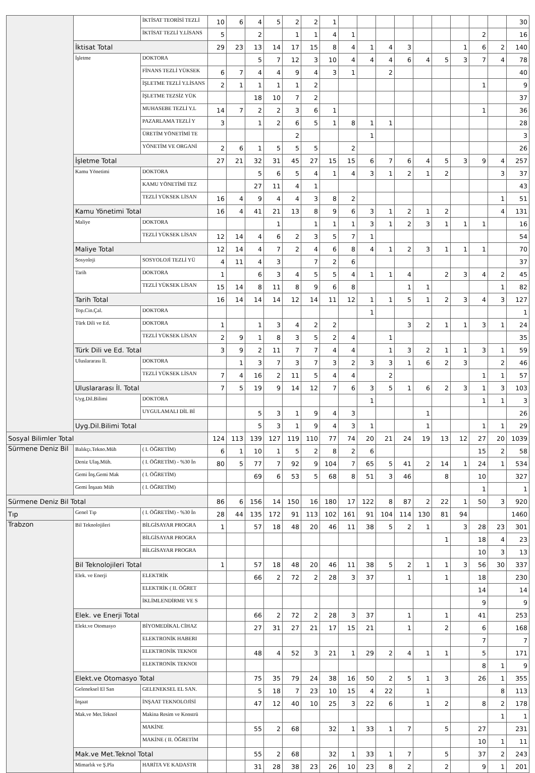| | | İKTİSAT TEORİSİ TEZLİ | 10 | 6 | 4 | 5 | 2 | 2 | 1 | | | | | | | | | | 30 |
| | | İKTİSAT TEZLİ Y.LİSANS | 5 | | 2 | | 1 | 1 | 4 | 1 | | | | | | | 2 | | 16 |
| | İktisat Total | | 29 | 23 | 13 | 14 | 17 | 15 | 8 | 4 | 1 | 4 | 3 | | | 1 | 6 | 2 | 140 |
| | İşletme | DOKTORA | | | 5 | 7 | 12 | 3 | 10 | 4 | 4 | 4 | 6 | 4 | 5 | 3 | 7 | 4 | 78 |
| | | FİNANS TEZLİ YÜKSEK | 6 | 7 | 4 | 4 | 9 | 4 | 3 | 1 | | 2 | | | | | | | 40 |
| | | İŞLETME TEZLİ Y.LİSANS | 2 | 1 | 1 | 1 | 1 | 2 | | | | | | | | | 1 | | 9 |
| | | İŞLETME TEZSİZ YÜK | | | 18 | 10 | 7 | 2 | | | | | | | | | | | 37 |
| | | MUHASEBE TEZLİ Y.L | 14 | 7 | 2 | 2 | 3 | 6 | 1 | | | | | | | | 1 | | 36 |
| | | PAZARLAMA TEZLİ Y | 3 | | 1 | 2 | 6 | 5 | 1 | 8 | 1 | 1 | | | | | | | 28 |
| | | ÜRETİM YÖNETİMİ TE | | | | | 2 | | | | 1 | | | | | | | | 3 |
| | | YÖNETİM VE ORGANİ | 2 | 6 | 1 | 5 | 5 | 5 | | 2 | | | | | | | | | 26 |
| | İşletme Total | | 27 | 21 | 32 | 31 | 45 | 27 | 15 | 15 | 6 | 7 | 6 | 4 | 5 | 3 | 9 | 4 | 257 |
| | Kamu Yönetimi | DOKTORA | | | 5 | 6 | 5 | 4 | 1 | 4 | 3 | 1 | 2 | 1 | 2 | | | 3 | 37 |
| | | KAMU YÖNETİMİ TEZ | | | 27 | 11 | 4 | 1 | | | | | | | | | | | 43 |
| | | TEZLİ YÜKSEK LİSAN | 16 | 4 | 9 | 4 | 4 | 3 | 8 | 2 | | | | | | | | 1 | 51 |
| | Kamu Yönetimi Total | | 16 | 4 | 41 | 21 | 13 | 8 | 9 | 6 | 3 | 1 | 2 | 1 | 2 | | | 4 | 131 |
| | Maliye | DOKTORA | | | | 1 | | 1 | 1 | 1 | 3 | 1 | 2 | 3 | 1 | 1 | 1 | | 16 |
| | | TEZLİ YÜKSEK LİSAN | 12 | 14 | 4 | 6 | 2 | 3 | 5 | 7 | 1 | | | | | | | | 54 |
| | Maliye Total | | 12 | 14 | 4 | 7 | 2 | 4 | 6 | 8 | 4 | 1 | 2 | 3 | 1 | 1 | 1 | | 70 |
| | Sosyoloji | SOSYOLOJİ TEZLİ YÜ | 4 | 11 | 4 | 3 | | 7 | 2 | 6 | | | | | | | | | 37 |
| | Tarih | DOKTORA | 1 | | 6 | 3 | 4 | 5 | 5 | 4 | 1 | 1 | 4 | | 2 | 3 | 4 | 2 | 45 |
| | | TEZLİ YÜKSEK LİSAN | 15 | 14 | 8 | 11 | 8 | 9 | 6 | 8 | | | 1 | 1 | | | | 1 | 82 |
| | Tarih Total | | 16 | 14 | 14 | 14 | 12 | 14 | 11 | 12 | 1 | 1 | 5 | 1 | 2 | 3 | 4 | 3 | 127 |
| | Top.Cin.Çal. | DOKTORA | | | | | | | | | 1 | | | | | | | | 1 |
| | Türk Dili ve Ed. | DOKTORA | 1 | | 1 | 3 | 4 | 2 | 2 | | | | 3 | 2 | 1 | 1 | 3 | 1 | 24 |
| | | TEZLİ YÜKSEK LİSAN | 2 | 9 | 1 | 8 | 3 | 5 | 2 | 4 | | 1 | | | | | | | 35 |
| | Türk Dili ve Ed. Total | | 3 | 9 | 2 | 11 | 7 | 7 | 4 | 4 | | 1 | 3 | 2 | 1 | 1 | 3 | 1 | 59 |
| | Uluslararası İl. | DOKTORA | | 1 | 3 | 7 | 3 | 7 | 3 | 2 | 3 | 3 | 1 | 6 | 2 | 3 | | 2 | 46 |
| | | TEZLİ YÜKSEK LİSAN | 7 | 4 | 16 | 2 | 11 | 5 | 4 | 4 | | 2 | | | | | 1 | 1 | 57 |
| | Uluslararası İl. Total | | 7 | 5 | 19 | 9 | 14 | 12 | 7 | 6 | 3 | 5 | 1 | 6 | 2 | 3 | 1 | 3 | 103 |
| | Uyg.Dil.Bilimi | DOKTORA | | | | | | | | | 1 | | | | | | 1 | 1 | 3 |
| | | UYGULAMALI DİL Bİ | | | 5 | 3 | 1 | 9 | 4 | 3 | | | | 1 | | | | | 26 |
| | Uyg.Dil.Bilimi Total | | | | 5 | 3 | 1 | 9 | 4 | 3 | 1 | | | 1 | | | 1 | 1 | 29 |
| Sosyal Bilimler Total | | | 124 | 113 | 139 | 127 | 119 | 110 | 77 | 74 | 20 | 21 | 24 | 19 | 13 | 12 | 27 | 20 | 1039 |
| Sürmene Deniz Bil | Balıkçı.Tekno.Müh | ( I. ÖĞRETİM) | 6 | 1 | 10 | 1 | 5 | 2 | 8 | 2 | 6 | | | | | | 15 | 2 | 58 |
| | Deniz Ulaş.Müh. | ( I. ÖĞRETİM) - %30 İn | 80 | 5 | 77 | 7 | 92 | 9 | 104 | 7 | 65 | 5 | 41 | 2 | 14 | 1 | 24 | 1 | 534 |
| | Gemi İnş.Gemi Mak | ( I. ÖĞRETİM) | | | 69 | 6 | 53 | 5 | 68 | 8 | 51 | 3 | 46 | | 8 | | 10 | | 327 |
| | Gemi İnşaatı Müh | ( I. ÖĞRETİM) | | | | | | | | | | | | | | | 1 | | 1 |
| Sürmene Deniz Bil Total | | | 86 | 6 | 156 | 14 | 150 | 16 | 180 | 17 | 122 | 8 | 87 | 2 | 22 | 1 | 50 | 3 | 920 |
| Tıp | Genel Tıp | ( I. ÖĞRETİM) - %30 İn | 28 | 44 | 135 | 172 | 91 | 113 | 102 | 161 | 91 | 104 | 114 | 130 | 81 | 94 | | | 1460 |
| Trabzon | Bil Teknolojileri | BİLGİSAYAR PROGRA | 1 | | 57 | 18 | 48 | 20 | 46 | 11 | 38 | 5 | 2 | 1 | | 3 | 28 | 23 | 301 |
| | | BİLGİSAYAR PROGRA | | | | | | | | | | | | | 1 | | 18 | 4 | 23 |
| | | BİLGİSAYAR PROGRA | | | | | | | | | | | | | | | 10 | 3 | 13 |
| | Bil Teknolojileri Total | | 1 | | 57 | 18 | 48 | 20 | 46 | 11 | 38 | 5 | 2 | 1 | 1 | 3 | 56 | 30 | 337 |
| | Elek. ve Enerji | ELEKTRİK | | | 66 | 2 | 72 | 2 | 28 | 3 | 37 | | 1 | | 1 | | 18 | | 230 |
| | | ELEKTRİK ( II. ÖĞRET | | | | | | | | | | | | | | | 14 | | 14 |
| | | İKLİMLENDİRME VE S | | | | | | | | | | | | | | | 9 | | 9 |
| | Elek. ve Enerji Total | | | | 66 | 2 | 72 | 2 | 28 | 3 | 37 | | 1 | | 1 | | 41 | | 253 |
| | Elekt.ve Otomasyo | BİYOMEDİKAL CİHAZ | | | 27 | 31 | 27 | 21 | 17 | 15 | 21 | | 1 | | 2 | | 6 | | 168 |
| | | ELEKTRONİK HABERI | | | | | | | | | | | | | | | 7 | | 7 |
| | | ELEKTRONİK TEKNOI | | | 48 | 4 | 52 | 3 | 21 | 1 | 29 | 2 | 4 | 1 | 1 | | 5 | | 171 |
| | | ELEKTRONİK TEKNOI | | | | | | | | | | | | | | | 8 | 1 | 9 |
| | Elekt.ve Otomasyo Total | | | | 75 | 35 | 79 | 24 | 38 | 16 | 50 | 2 | 5 | 1 | 3 | | 26 | 1 | 355 |
| | Geleneksel El San | GELENEKSEL EL SAN. | | | 5 | 18 | 7 | 23 | 10 | 15 | 4 | 22 | | 1 | | | | 8 | 113 |
| | İnşaat | İNŞAAT TEKNOLOJİSİ | | | 47 | 12 | 40 | 10 | 25 | 3 | 22 | 6 | | 1 | 2 | | 8 | 2 | 178 |
| | Mak.ve Met.Teknol | Makina Resim ve Konstrü | | | | | | | | | | | | | | | | 1 | 1 |
| | | MAKİNE | | | 55 | 2 | 68 | | 32 | 1 | 33 | 1 | 7 | | 5 | | 27 | | 231 |
| | | MAKİNE ( II. ÖĞRETİM | | | | | | | | | | | | | | | 10 | 1 | 11 |
| | Mak.ve Met.Teknol Total | | | | 55 | 2 | 68 | | 32 | 1 | 33 | 1 | 7 | | 5 | | 37 | 2 | 243 |
| | Mimarlık ve Ş.Pla | HARİTA VE KADASTR | | | 31 | 28 | 38 | 23 | 26 | 10 | 23 | 8 | 2 | | 2 | | 9 | 1 | 201 |